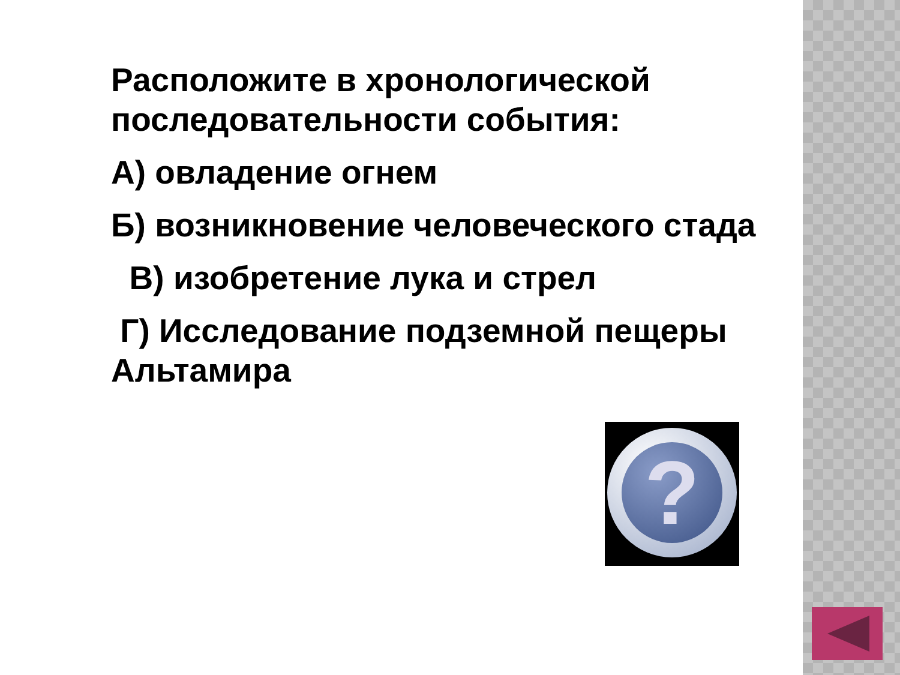Расположите в хронологической последовательности события:
А) овладение огнем
Б) возникновение человеческого стада
В) изобретение лука и стрел
Г) Исследование подземной пещеры Альтамира
?